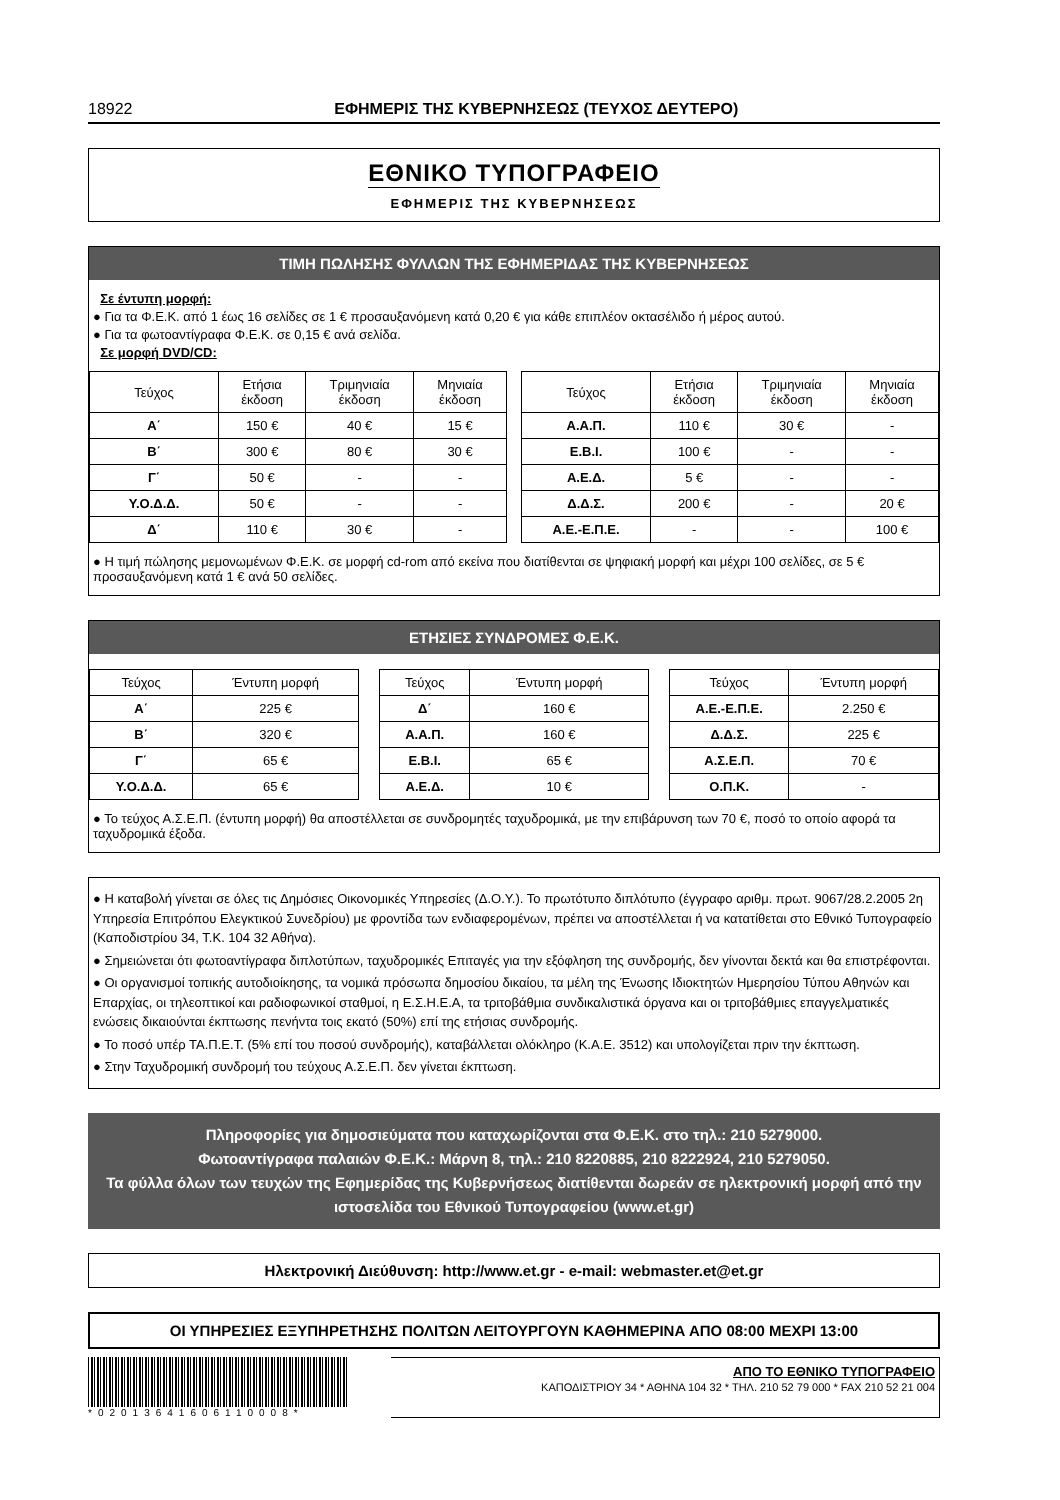18922 ΕΦΗΜΕΡΙΣ ΤΗΣ ΚΥΒΕΡΝΗΣΕΩΣ (ΤΕΥΧΟΣ ΔΕΥΤΕΡΟ)
ΕΘΝΙΚΟ ΤΥΠΟΓΡΑΦΕΙΟ
ΕΦΗΜΕΡΙΣ ΤΗΣ ΚΥΒΕΡΝΗΣΕΩΣ
ΤΙΜΗ ΠΩΛΗΣΗΣ ΦΥΛΛΩΝ ΤΗΣ ΕΦΗΜΕΡΙΔΑΣ ΤΗΣ ΚΥΒΕΡΝΗΣΕΩΣ
Σε έντυπη μορφή:
● Για τα Φ.Ε.Κ. από 1 έως 16 σελίδες σε 1 € προσαυξανόμενη κατά 0,20 € για κάθε επιπλέον οκτασέλιδο ή μέρος αυτού.
● Για τα φωτοαντίγραφα Φ.Ε.Κ. σε 0,15 € ανά σελίδα.
Σε μορφή DVD/CD:
| Τεύχος | Ετήσια έκδοση | Τριμηνιαία έκδοση | Μηνιαία έκδοση |
| --- | --- | --- | --- |
| Α΄ | 150 € | 40 € | 15 € |
| Β΄ | 300 € | 80 € | 30 € |
| Γ΄ | 50 € | - | - |
| Υ.Ο.Δ.Δ. | 50 € | - | - |
| Δ΄ | 110 € | 30 € | - |
| Τεύχος | Ετήσια έκδοση | Τριμηνιαία έκδοση | Μηνιαία έκδοση |
| --- | --- | --- | --- |
| Α.Α.Π. | 110 € | 30 € | - |
| Ε.Β.Ι. | 100 € | - | - |
| Α.Ε.Δ. | 5 € | - | - |
| Δ.Δ.Σ. | 200 € | - | 20 € |
| Α.Ε.-Ε.Π.Ε. | - | - | 100 € |
● Η τιμή πώλησης μεμονωμένων Φ.Ε.Κ. σε μορφή cd-rom από εκείνα που διατίθενται σε ψηφιακή μορφή και μέχρι 100 σελίδες, σε 5 € προσαυξανόμενη κατά 1 € ανά 50 σελίδες.
ΕΤΗΣΙΕΣ ΣΥΝΔΡΟΜΕΣ Φ.Ε.Κ.
| Τεύχος | Έντυπη μορφή |
| --- | --- |
| Α΄ | 225 € |
| Β΄ | 320 € |
| Γ΄ | 65 € |
| Υ.Ο.Δ.Δ. | 65 € |
| Τεύχος | Έντυπη μορφή |
| --- | --- |
| Δ΄ | 160 € |
| Α.Α.Π. | 160 € |
| Ε.Β.Ι. | 65 € |
| Α.Ε.Δ. | 10 € |
| Τεύχος | Έντυπη μορφή |
| --- | --- |
| Α.Ε.-Ε.Π.Ε. | 2.250 € |
| Δ.Δ.Σ. | 225 € |
| Α.Σ.Ε.Π. | 70 € |
| Ο.Π.Κ. | - |
● Το τεύχος Α.Σ.Ε.Π. (έντυπη μορφή) θα αποστέλλεται σε συνδρομητές ταχυδρομικά, με την επιβάρυνση των 70 €, ποσό το οποίο αφορά τα ταχυδρομικά έξοδα.
● Η καταβολή γίνεται σε όλες τις Δημόσιες Οικονομικές Υπηρεσίες (Δ.Ο.Υ.). Το πρωτότυπο διπλότυπο (έγγραφο αριθμ. πρωτ. 9067/28.2.2005 2η Υπηρεσία Επιτρόπου Ελεγκτικού Συνεδρίου) με φροντίδα των ενδιαφερομένων, πρέπει να αποστέλλεται ή να κατατίθεται στο Εθνικό Τυπογραφείο (Καποδιστρίου 34, Τ.Κ. 104 32 Αθήνα).
● Σημειώνεται ότι φωτοαντίγραφα διπλοτύπων, ταχυδρομικές Επιταγές για την εξόφληση της συνδρομής, δεν γίνονται δεκτά και θα επιστρέφονται.
● Οι οργανισμοί τοπικής αυτοδιοίκησης, τα νομικά πρόσωπα δημοσίου δικαίου, τα μέλη της Ένωσης Ιδιοκτητών Ημερησίου Τύπου Αθηνών και Επαρχίας, οι τηλεοπτικοί και ραδιοφωνικοί σταθμοί, η Ε.Σ.Η.Ε.Α, τα τριτοβάθμια συνδικαλιστικά όργανα και οι τριτοβάθμιες επαγγελματικές ενώσεις δικαιούνται έκπτωσης πενήντα τοις εκατό (50%) επί της ετήσιας συνδρομής.
● Το ποσό υπέρ ΤΑ.Π.Ε.Τ. (5% επί του ποσού συνδρομής), καταβάλλεται ολόκληρο (Κ.Α.Ε. 3512) και υπολογίζεται πριν την έκπτωση.
● Στην Ταχυδρομική συνδρομή του τεύχους Α.Σ.Ε.Π. δεν γίνεται έκπτωση.
Πληροφορίες για δημοσιεύματα που καταχωρίζονται στα Φ.Ε.Κ. στο τηλ.: 210 5279000.
Φωτοαντίγραφα παλαιών Φ.Ε.Κ.: Μάρνη 8, τηλ.: 210 8220885, 210 8222924, 210 5279050.
Τα φύλλα όλων των τευχών της Εφημερίδας της Κυβερνήσεως διατίθενται δωρεάν σε ηλεκτρονική μορφή από την ιστοσελίδα του Εθνικού Τυπογραφείου (www.et.gr)
Ηλεκτρονική Διεύθυνση: http://www.et.gr - e-mail: webmaster.et@et.gr
ΟΙ ΥΠΗΡΕΣΙΕΣ ΕΞΥΠΗΡΕΤΗΣΗΣ ΠΟΛΙΤΩΝ ΛΕΙΤΟΥΡΓΟΥΝ ΚΑΘΗΜΕΡΙΝΑ ΑΠΟ 08:00 ΜΕΧΡΙ 13:00
*02013641606110008*
ΑΠΟ ΤΟ ΕΘΝΙΚΟ ΤΥΠΟΓΡΑΦΕΙΟ
ΚΑΠΟΔΙΣΤΡΙΟΥ 34 * ΑΘΗΝΑ 104 32 * ΤΗΛ. 210 52 79 000 * FAX 210 52 21 004